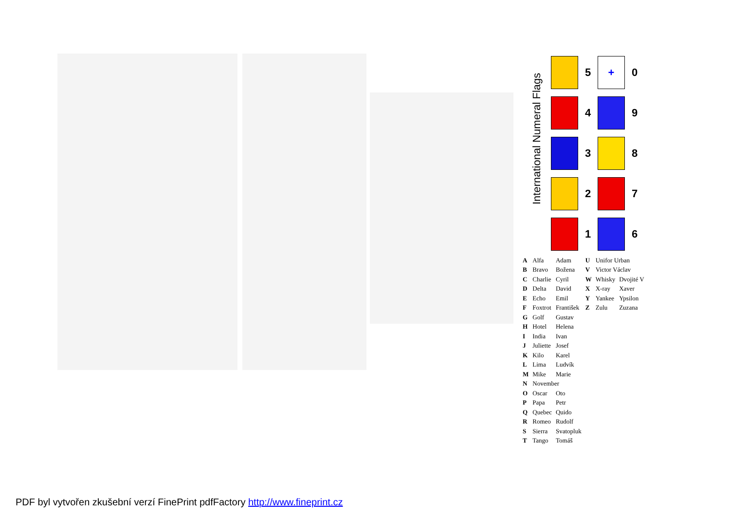International Numeral Flags
5
+
0
4
9
3
8
2
7
1
6
| A | Alfa | Adam | U | Unifor Urban | |
| B | Bravo | Božena | V | Victor Václav | |
| C | Charlie | Cyril | W | Whisky | Dvojité V |
| D | Delta | David | X | X-ray | Xaver |
| E | Echo | Emil | Y | Yankee | Ypsilon |
| F | Foxtrot | František | Z | Zulu | Zuzana |
| G | Golf | Gustav | | | |
| H | Hotel | Helena | | | |
| I | India | Ivan | | | |
| J | Juliette | Josef | | | |
| K | Kilo | Karel | | | |
| L | Lima | Ludvík | | | |
| M | Mike | Marie | | | |
| N | November | | | | |
| O | Oscar | Oto | | | |
| P | Papa | Petr | | | |
| Q | Quebec | Quido | | | |
| R | Romeo | Rudolf | | | |
| S | Sierra | Svatopluk | | | |
| T | Tango | Tomáš | | | |
PDF byl vytvořen zkušební verzí FinePrint pdfFactory http://www.fineprint.cz